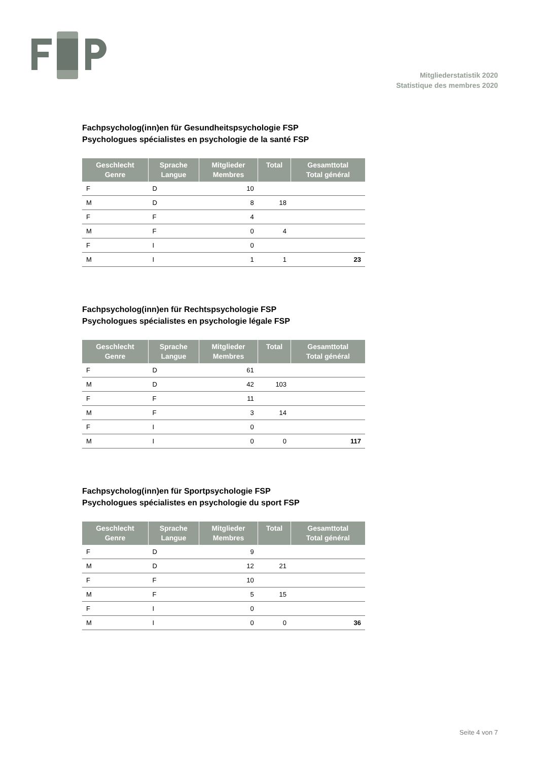Mitgliederstatistik 2020
Statistique des membres 2020
Fachpsycholog(inn)en für Gesundheitspsychologie FSP
Psychologues spécialistes en psychologie de la santé FSP
| Geschlecht Genre | Sprache Langue | Mitglieder Membres | Total | Gesamttotal Total général |
| --- | --- | --- | --- | --- |
| F | D | 10 | | |
| M | D | 8 | 18 | |
| F | F | 4 | | |
| M | F | 0 | 4 | |
| F | I | 0 | | |
| M | I | 1 | 1 | 23 |
Fachpsycholog(inn)en für Rechtspsychologie FSP
Psychologues spécialistes en psychologie légale FSP
| Geschlecht Genre | Sprache Langue | Mitglieder Membres | Total | Gesamttotal Total général |
| --- | --- | --- | --- | --- |
| F | D | 61 | | |
| M | D | 42 | 103 | |
| F | F | 11 | | |
| M | F | 3 | 14 | |
| F | I | 0 | | |
| M | I | 0 | 0 | 117 |
Fachpsycholog(inn)en für Sportpsychologie FSP
Psychologues spécialistes en psychologie du sport FSP
| Geschlecht Genre | Sprache Langue | Mitglieder Membres | Total | Gesamttotal Total général |
| --- | --- | --- | --- | --- |
| F | D | 9 | | |
| M | D | 12 | 21 | |
| F | F | 10 | | |
| M | F | 5 | 15 | |
| F | I | 0 | | |
| M | I | 0 | 0 | 36 |
Seite 4 von 7